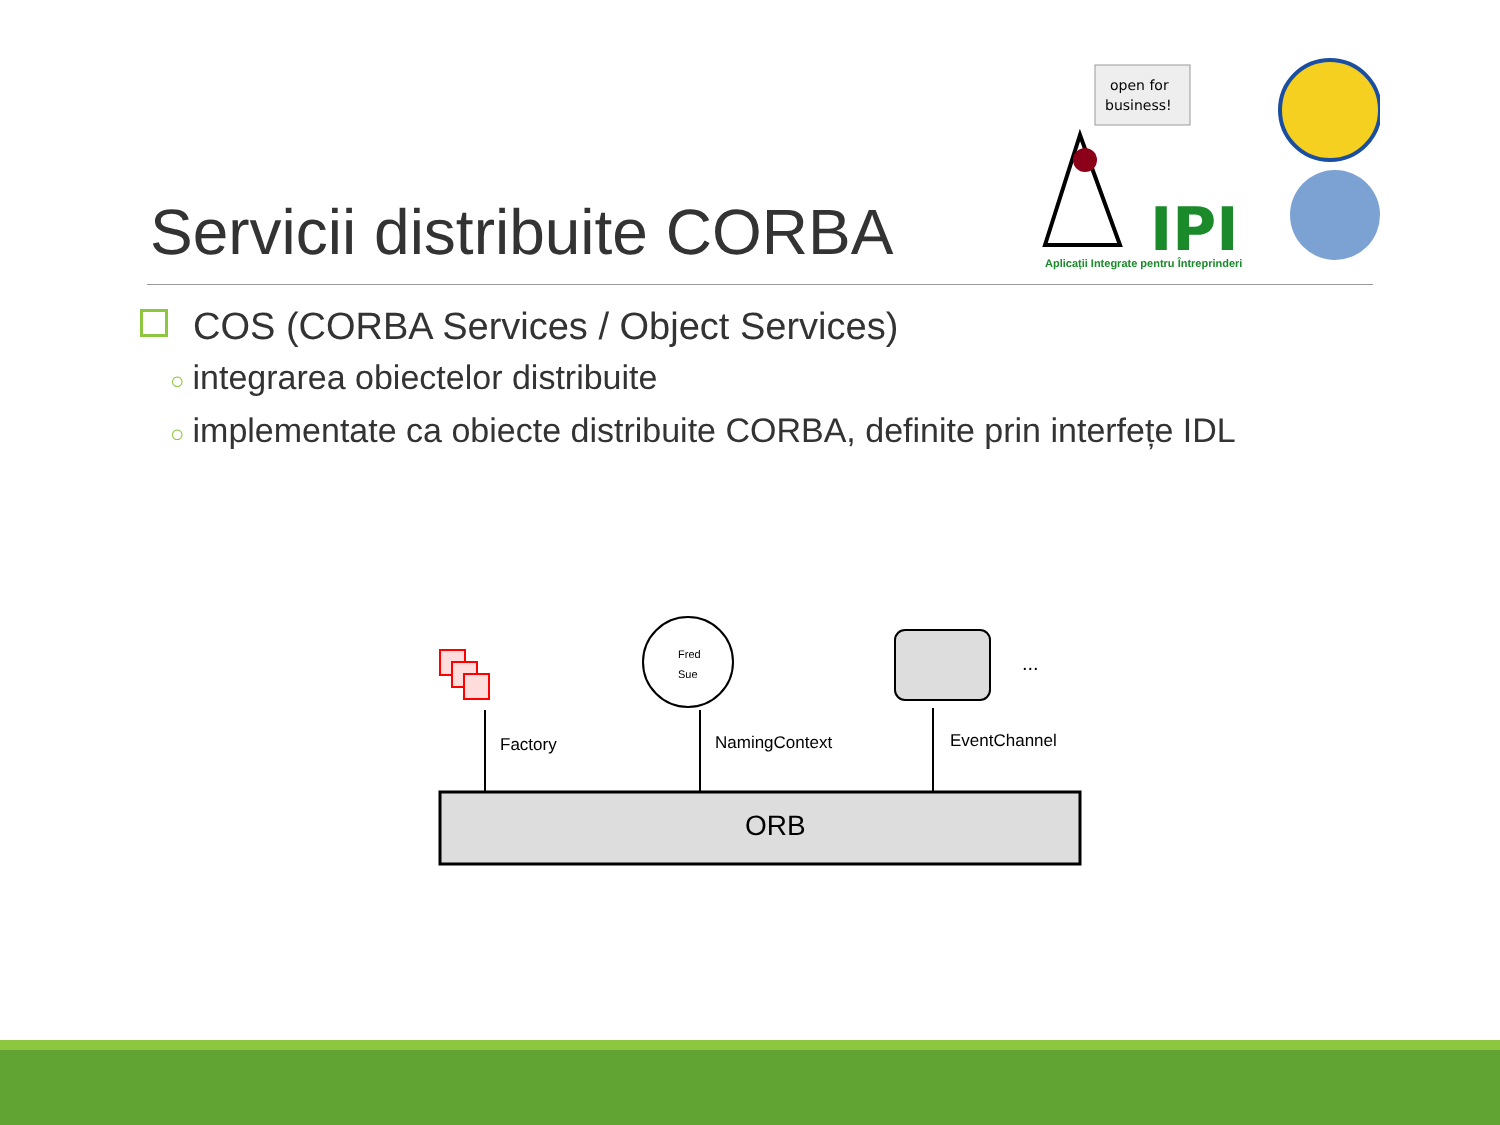Servicii distribuite CORBA
open for
business!
IPI
Aplicații Integrate pentru Întreprinderi
COS (CORBA Services / Object Services)
○ integrarea obiectelor distribuite
○ implementate ca obiecte distribuite CORBA, definite prin interfețe IDL
Fred
Sue
...
Factory
NamingContext
EventChannel
ORB